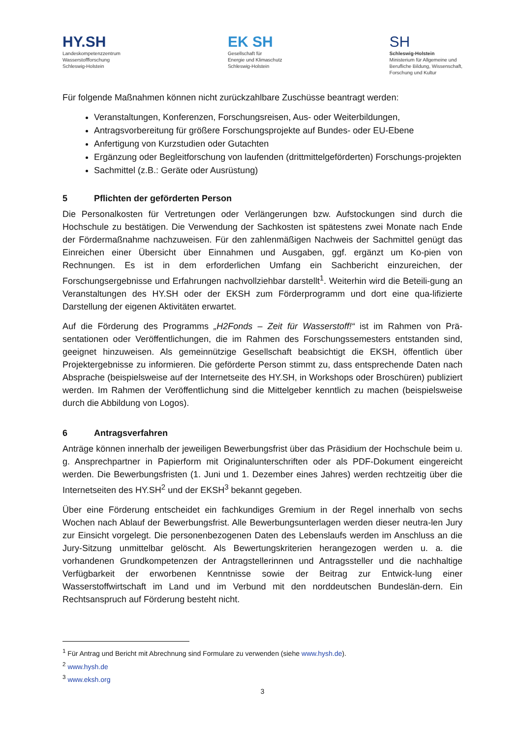HY.SH
Landeskompetenzzentrum
Wasserstoffforschung
Schleswig-Holstein
EK SH
Gesellschaft für
Energie und Klimaschutz
Schleswig-Holstein
SH
Schleswig-Holstein
Ministerium für Allgemeine und
Berufliche Bildung, Wissenschaft,
Forschung und Kultur
Für folgende Maßnahmen können nicht zurückzahlbare Zuschüsse beantragt werden:
Veranstaltungen, Konferenzen, Forschungsreisen, Aus- oder Weiterbildungen,
Antragsvorbereitung für größere Forschungsprojekte auf Bundes- oder EU-Ebene
Anfertigung von Kurzstudien oder Gutachten
Ergänzung oder Begleitforschung von laufenden (drittmittelgeförderten) Forschungs-projekten
Sachmittel (z.B.: Geräte oder Ausrüstung)
5 Pflichten der geförderten Person
Die Personalkosten für Vertretungen oder Verlängerungen bzw. Aufstockungen sind durch die Hochschule zu bestätigen. Die Verwendung der Sachkosten ist spätestens zwei Monate nach Ende der Fördermaßnahme nachzuweisen. Für den zahlenmäßigen Nachweis der Sachmittel genügt das Einreichen einer Übersicht über Einnahmen und Ausgaben, ggf. ergänzt um Ko-pien von Rechnungen. Es ist in dem erforderlichen Umfang ein Sachbericht einzureichen, der Forschungsergebnisse und Erfahrungen nachvollziehbar darstellt<sup>1</sup>. Weiterhin wird die Beteili-gung an Veranstaltungen des HY.SH oder der EKSH zum Förderprogramm und dort eine qua-lifizierte Darstellung der eigenen Aktivitäten erwartet.
Auf die Förderung des Programms „H2Fonds – Zeit für Wasserstoff!“ ist im Rahmen von Prä-sentationen oder Veröffentlichungen, die im Rahmen des Forschungssemesters entstanden sind, geeignet hinzuweisen. Als gemeinnützige Gesellschaft beabsichtigt die EKSH, öffentlich über Projektergebnisse zu informieren. Die geförderte Person stimmt zu, dass entsprechende Daten nach Absprache (beispielsweise auf der Internetseite des HY.SH, in Workshops oder Broschüren) publiziert werden. Im Rahmen der Veröffentlichung sind die Mittelgeber kenntlich zu machen (beispielsweise durch die Abbildung von Logos).
6 Antragsverfahren
Anträge können innerhalb der jeweiligen Bewerbungsfrist über das Präsidium der Hochschule beim u. g. Ansprechpartner in Papierform mit Originalunterschriften oder als PDF-Dokument eingereicht werden. Die Bewerbungsfristen (1. Juni und 1. Dezember eines Jahres) werden rechtzeitig über die Internetseiten des HY.SH<sup>2</sup> und der EKSH<sup>3</sup> bekannt gegeben.
Über eine Förderung entscheidet ein fachkundiges Gremium in der Regel innerhalb von sechs Wochen nach Ablauf der Bewerbungsfrist. Alle Bewerbungsunterlagen werden dieser neutra-len Jury zur Einsicht vorgelegt. Die personenbezogenen Daten des Lebenslaufs werden im Anschluss an die Jury-Sitzung unmittelbar gelöscht. Als Bewertungskriterien herangezogen werden u. a. die vorhandenen Grundkompetenzen der Antragstellerinnen und Antragssteller und die nachhaltige Verfügbarkeit der erworbenen Kenntnisse sowie der Beitrag zur Entwick-lung einer Wasserstoffwirtschaft im Land und im Verbund mit den norddeutschen Bundeslän-dern. Ein Rechtsanspruch auf Förderung besteht nicht.
<sup>1</sup> Für Antrag und Bericht mit Abrechnung sind Formulare zu verwenden (siehe www.hysh.de).
<sup>2</sup> www.hysh.de
<sup>3</sup> www.eksh.org
3